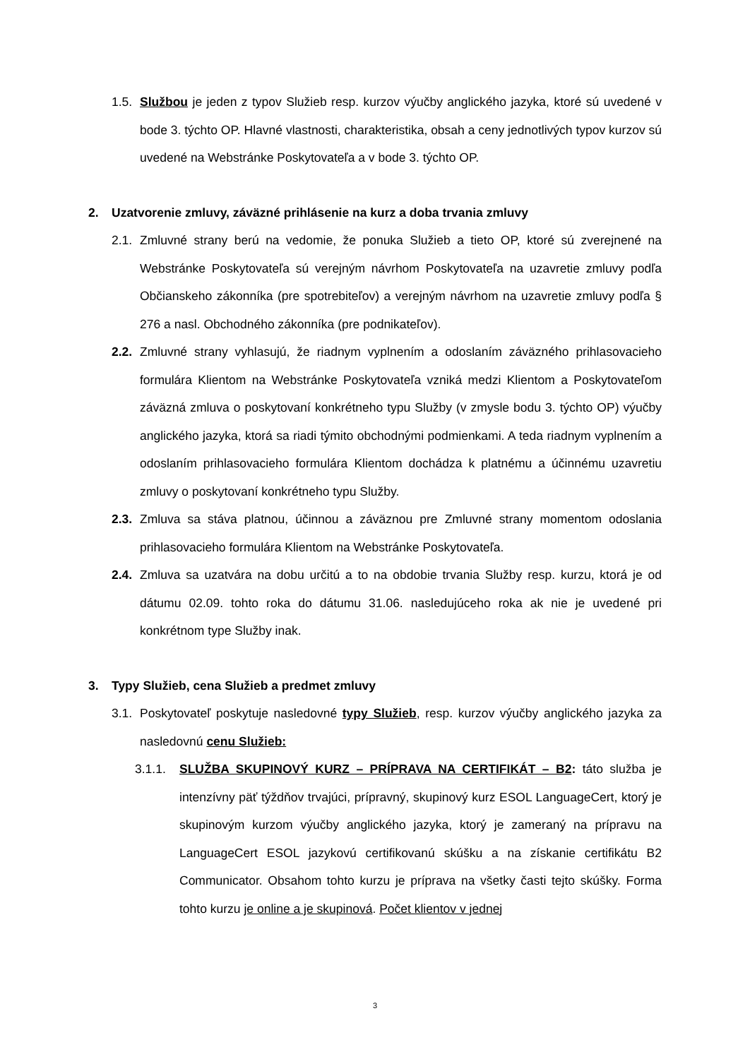1.5. Službou je jeden z typov Služieb resp. kurzov výučby anglického jazyka, ktoré sú uvedené v bode 3. týchto OP. Hlavné vlastnosti, charakteristika, obsah a ceny jednotlivých typov kurzov sú uvedené na Webstránke Poskytovateľa a v bode 3. týchto OP.
2. Uzatvorenie zmluvy, záväzné prihlásenie na kurz a doba trvania zmluvy
2.1. Zmluvné strany berú na vedomie, že ponuka Služieb a tieto OP, ktoré sú zverejnené na Webstránke Poskytovateľa sú verejným návrhom Poskytovateľa na uzavretie zmluvy podľa Občianskeho zákonníka (pre spotrebiteľov) a verejným návrhom na uzavretie zmluvy podľa § 276 a nasl. Obchodného zákonníka (pre podnikateľov).
2.2. Zmluvné strany vyhlasujú, že riadnym vyplnením a odoslaním záväzného prihlasovacieho formulára Klientom na Webstránke Poskytovateľa vzniká medzi Klientom a Poskytovateľom záväzná zmluva o poskytovaní konkrétneho typu Služby (v zmysle bodu 3. týchto OP) výučby anglického jazyka, ktorá sa riadi týmito obchodnými podmienkami. A teda riadnym vyplnením a odoslaním prihlasovacieho formulára Klientom dochádza k platnému a účinnému uzavretiu zmluvy o poskytovaní konkrétneho typu Služby.
2.3. Zmluva sa stáva platnou, účinnou a záväznou pre Zmluvné strany momentom odoslania prihlasovacieho formulára Klientom na Webstránke Poskytovateľa.
2.4. Zmluva sa uzatvára na dobu určitú a to na obdobie trvania Služby resp. kurzu, ktorá je od dátumu 02.09. tohto roka do dátumu 31.06. nasledujúceho roka ak nie je uvedené pri konkrétnom type Služby inak.
3. Typy Služieb, cena Služieb a predmet zmluvy
3.1. Poskytovateľ poskytuje nasledovné typy Služieb, resp. kurzov výučby anglického jazyka za nasledovnú cenu Služieb:
3.1.1. SLUŽBA SKUPINOVÝ KURZ – PRÍPRAVA NA CERTIFIKÁT – B2: táto služba je intenzívny päť týždňov trvajúci, prípravný, skupinový kurz ESOL LanguageCert, ktorý je skupinovým kurzom výučby anglického jazyka, ktorý je zameraný na prípravu na LanguageCert ESOL jazykovú certifikovanú skúšku a na získanie certifikátu B2 Communicator. Obsahom tohto kurzu je príprava na všetky časti tejto skúšky. Forma tohto kurzu je online a je skupinová. Počet klientov v jednej
3